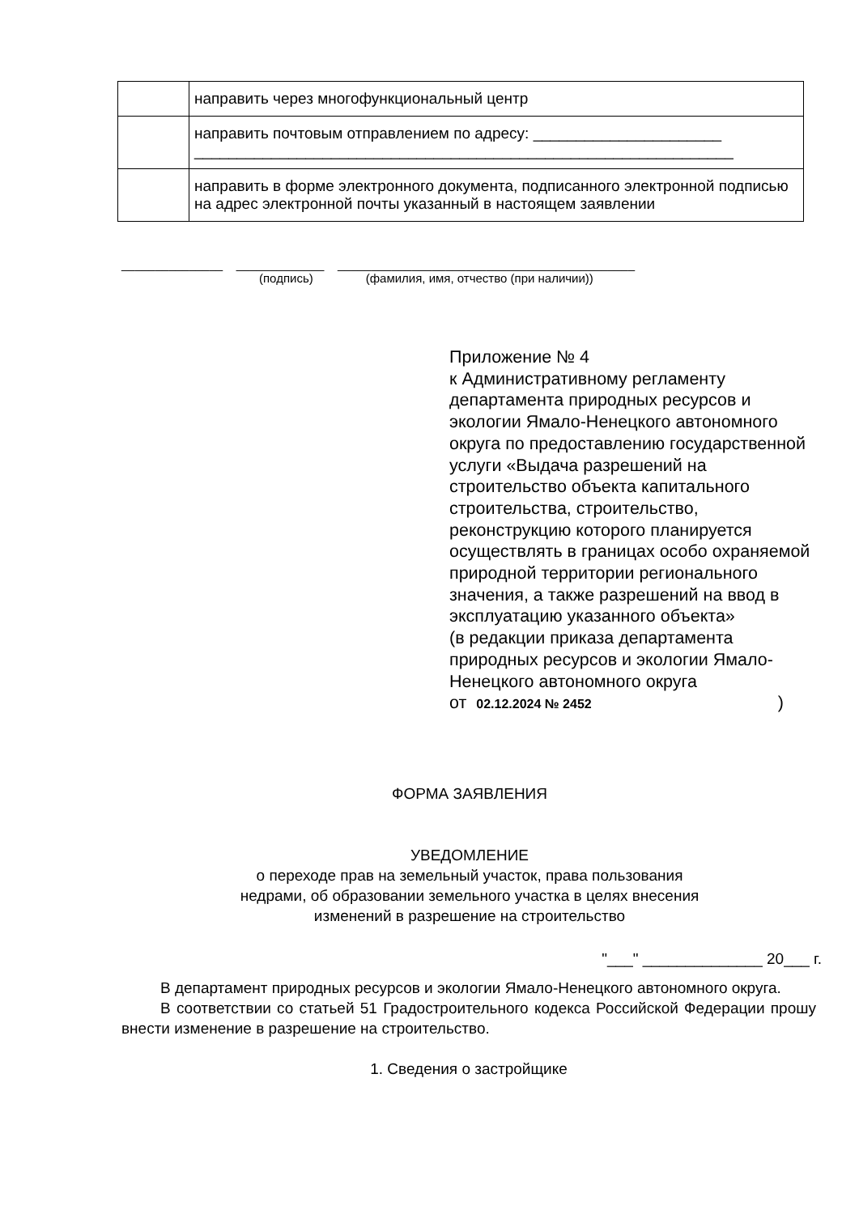| | направить через многофункциональный центр |
| | направить почтовым отправлением по адресу: ______________________ _______________________________________________________________ |
| | направить в форме электронного документа, подписанного электронной подписью на адрес электронной почты указанный в настоящем заявлении |
_______________ _____________ ____________________________________________
(подпись) (фамилия, имя, отчество (при наличии))
Приложение № 4
к Административному регламенту департамента природных ресурсов и экологии Ямало-Ненецкого автономного округа по предоставлению государственной услуги «Выдача разрешений на строительство объекта капитального строительства, строительство, реконструкцию которого планируется осуществлять в границах особо охраняемой природной территории регионального значения, а также разрешений на ввод в эксплуатацию указанного объекта»
(в редакции приказа департамента природных ресурсов и экологии Ямало-Ненецкого автономного округа
от 02.12.2024 № 2452)
ФОРМА ЗАЯВЛЕНИЯ
УВЕДОМЛЕНИЕ
о переходе прав на земельный участок, права пользования
недрами, об образовании земельного участка в целях внесения
изменений в разрешение на строительство
"___" ______________ 20___ г.
В департамент природных ресурсов и экологии Ямало-Ненецкого автономного округа.
В соответствии со статьей 51 Градостроительного кодекса Российской Федерации прошу внести изменение в разрешение на строительство.
1. Сведения о застройщике